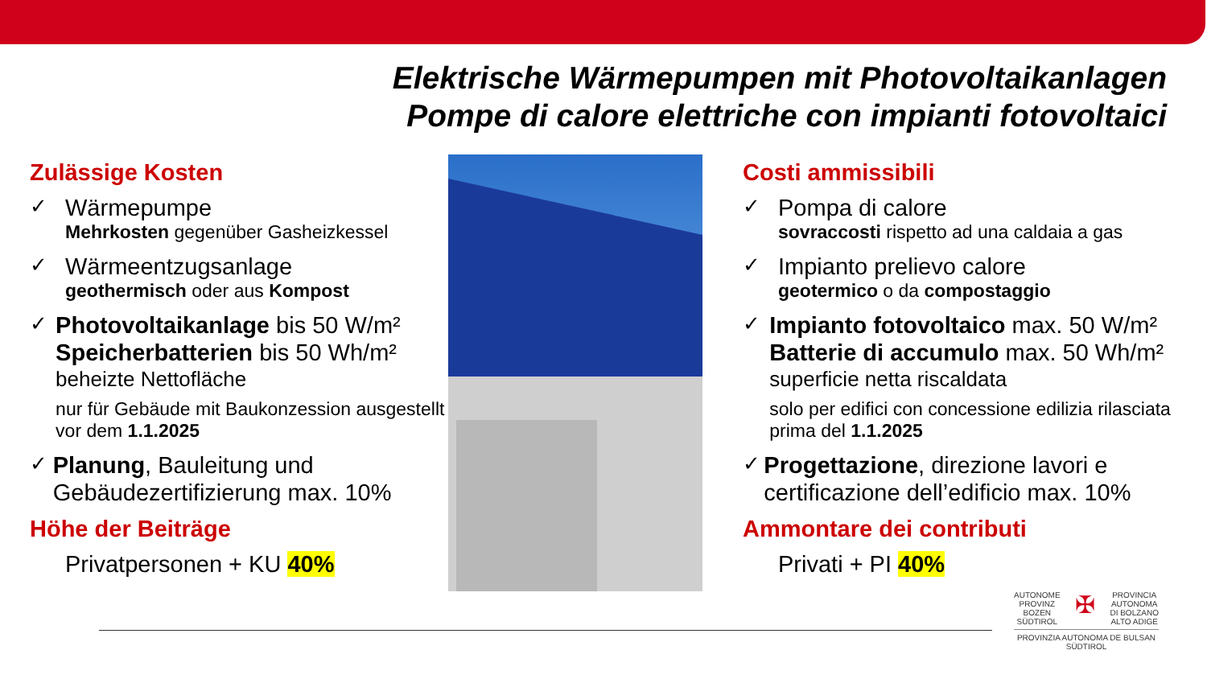Elektrische Wärmepumpen mit Photovoltaikanlagen
Pompe di calore elettriche con impianti fotovoltaici
Zulässige Kosten
✓
Wärmepumpe
Mehrkosten gegenüber Gasheizkessel
✓
Wärmeentzugsanlage
geothermisch oder aus Kompost
✓
Photovoltaikanlage bis 50 W/m²
Speicherbatterien bis 50 Wh/m²
beheizte Nettofläche
nur für Gebäude mit Baukonzession ausgestellt vor dem 1.1.2025
✓
Planung, Bauleitung und Gebäudezertifizierung max. 10%
Höhe der Beiträge
Privatpersonen + KU 40%
Costi ammissibili
✓
Pompa di calore
sovraccosti rispetto ad una caldaia a gas
✓
Impianto prelievo calore
geotermico o da compostaggio
✓
Impianto fotovoltaico max. 50 W/m²
Batterie di accumulo max. 50 Wh/m²
superficie netta riscaldata
solo per edifici con concessione edilizia rilasciata prima del 1.1.2025
✓
Progettazione, direzione lavori e certificazione dell’edificio max. 10%
Ammontare dei contributi
Privati + PI 40%
AUTONOME
PROVINZ
BOZEN
SÜDTIROL ✠ PROVINCIA
AUTONOMA
DI BOLZANO
ALTO ADIGE
PROVINZIA AUTONOMA DE BULSAN
SÜDTIROL